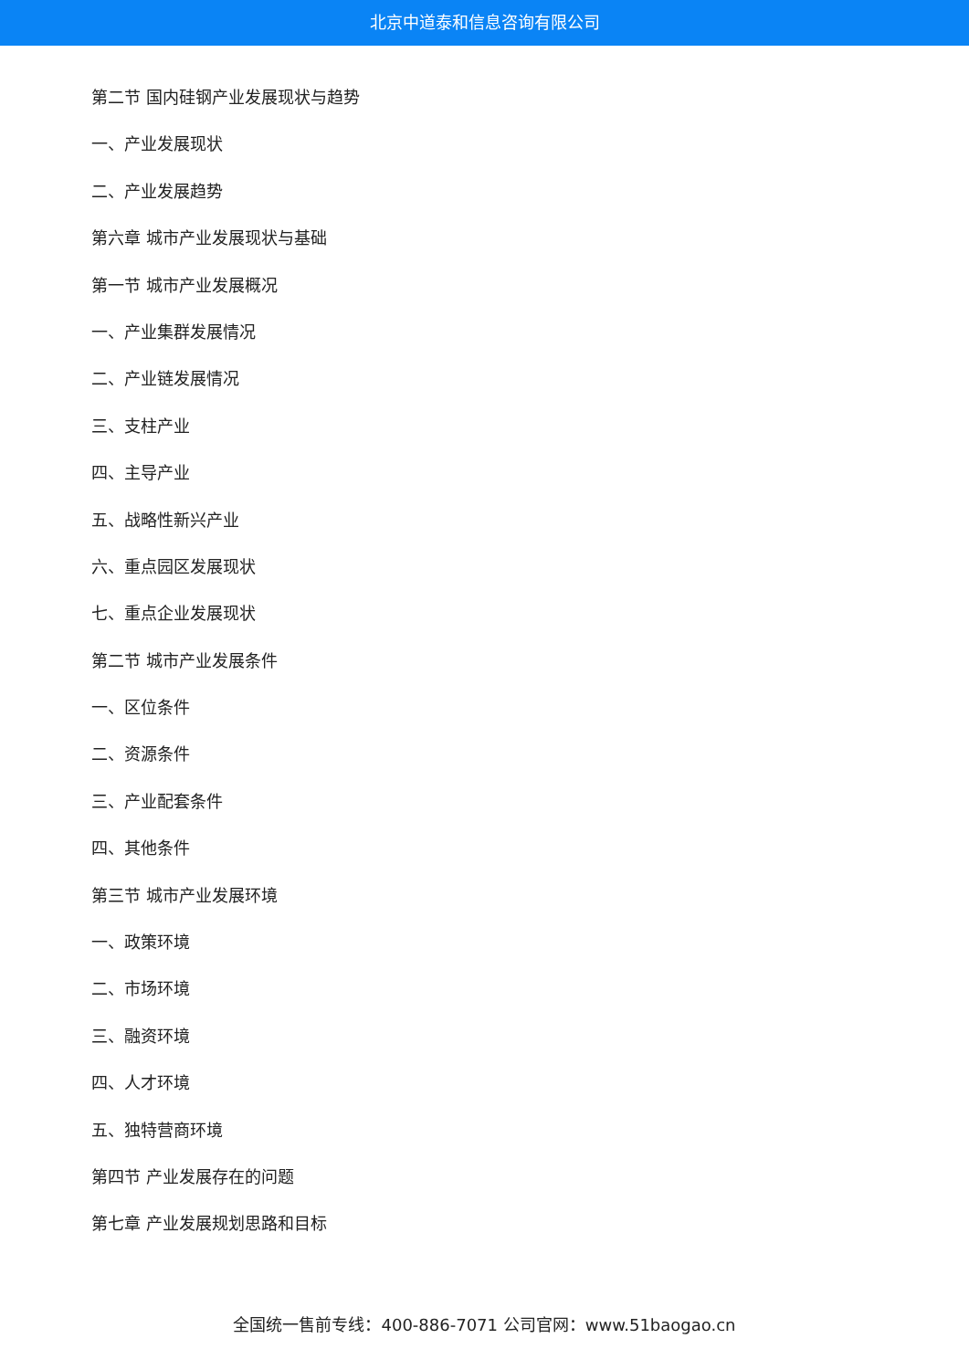北京中道泰和信息咨询有限公司
第二节 国内硅钢产业发展现状与趋势
一、产业发展现状
二、产业发展趋势
第六章 城市产业发展现状与基础
第一节 城市产业发展概况
一、产业集群发展情况
二、产业链发展情况
三、支柱产业
四、主导产业
五、战略性新兴产业
六、重点园区发展现状
七、重点企业发展现状
第二节 城市产业发展条件
一、区位条件
二、资源条件
三、产业配套条件
四、其他条件
第三节 城市产业发展环境
一、政策环境
二、市场环境
三、融资环境
四、人才环境
五、独特营商环境
第四节 产业发展存在的问题
第七章 产业发展规划思路和目标
全国统一售前专线：400-886-7071 公司官网：www.51baogao.cn